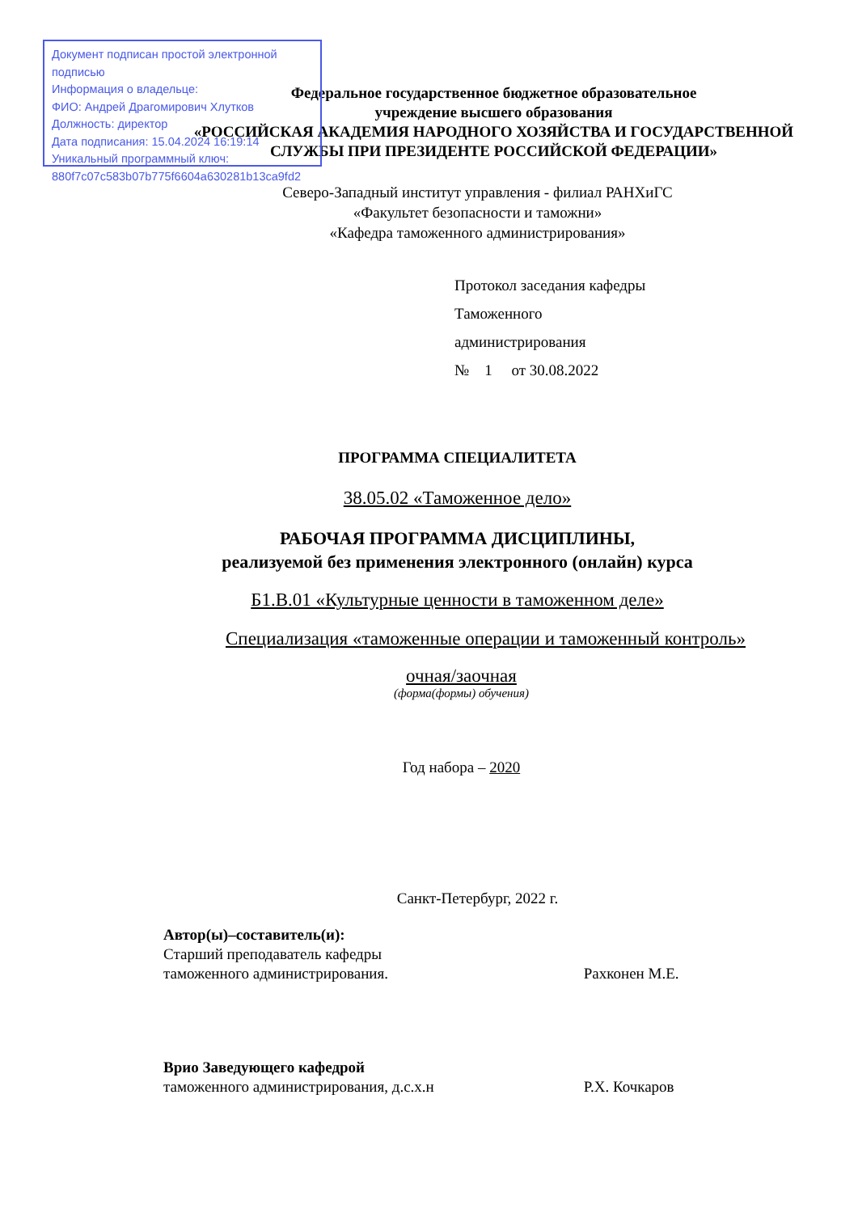Документ подписан простой электронной подписью
Информация о владельце:
ФИО: Андрей Драгомирович Хлутков
Должность: директор
Дата подписания: 15.04.2024 16:19:14
Уникальный программный ключ:
880f7c07c583b07b775f6604a630281b13ca9fd2
Федеральное государственное бюджетное образовательное
учреждение высшего образования
«РОССИЙСКАЯ АКАДЕМИЯ НАРОДНОГО ХОЗЯЙСТВА И ГОСУДАРСТВЕННОЙ
СЛУЖБЫ ПРИ ПРЕЗИДЕНТЕ РОССИЙСКОЙ ФЕДЕРАЦИИ»
Северо-Западный институт управления - филиал РАНХиГС
«Факультет безопасности и таможни»
«Кафедра таможенного администрирования»
Протокол заседания кафедры
Таможенного
администрирования
№ 1 от 30.08.2022
ПРОГРАММА СПЕЦИАЛИТЕТА
38.05.02 «Таможенное дело»
РАБОЧАЯ ПРОГРАММА ДИСЦИПЛИНЫ,
реализуемой без применения электронного (онлайн) курса
Б1.В.01 «Культурные ценности в таможенном деле»
Специализация «таможенные операции и таможенный контроль»
очная/заочная
(форма(формы) обучения)
Год набора – 2020
Санкт-Петербург, 2022 г.
Автор(ы)–составитель(и):
Старший преподаватель кафедры
таможенного администрирования. Рахконен М.Е.
Врио Заведующего кафедрой
таможенного администрирования, д.с.х.н Р.Х. Кочкаров